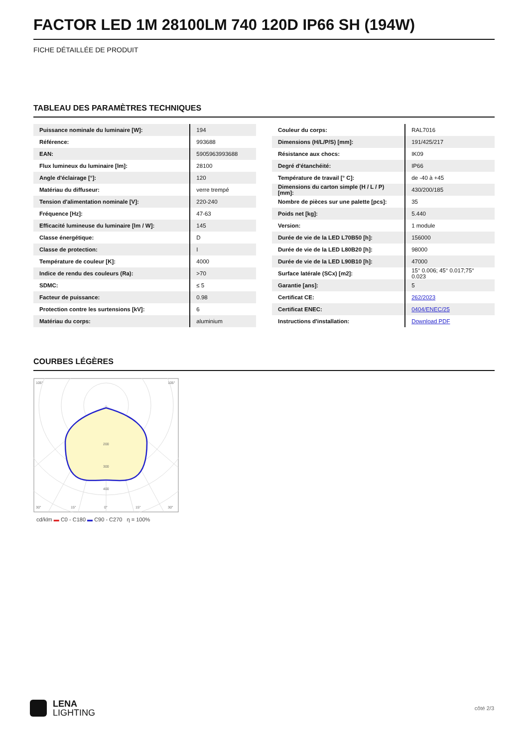FACTOR LED 1M 28100LM 740 120D IP66 SH (194W)
FICHE DÉTAILLÉE DE PRODUIT
TABLEAU DES PARAMÈTRES TECHNIQUES
| Puissance nominale du luminaire [W]: | 194 |
| Référence: | 993688 |
| EAN: | 5905963993688 |
| Flux lumineux du luminaire [lm]: | 28100 |
| Angle d'éclairage [°]: | 120 |
| Matériau du diffuseur: | verre trempé |
| Tension d'alimentation nominale [V]: | 220-240 |
| Fréquence [Hz]: | 47-63 |
| Efficacité lumineuse du luminaire [lm / W]: | 145 |
| Classe énergétique: | D |
| Classe de protection: | I |
| Température de couleur [K]: | 4000 |
| Indice de rendu des couleurs (Ra): | >70 |
| SDMC: | ≤ 5 |
| Facteur de puissance: | 0.98 |
| Protection contre les surtensions [kV]: | 6 |
| Matériau du corps: | aluminium |
| Couleur du corps: | RAL7016 |
| Dimensions (H/L/P/S) [mm]: | 191/425/217 |
| Résistance aux chocs: | IK09 |
| Degré d'étanchéité: | IP66 |
| Température de travail [° C]: | de -40 à +45 |
| Dimensions du carton simple (H / L / P) [mm]: | 430/200/185 |
| Nombre de pièces sur une palette [pcs]: | 35 |
| Poids net [kg]: | 5.440 |
| Version: | 1 module |
| Durée de vie de la LED L70B50 [h]: | 156000 |
| Durée de vie de la LED L80B20 [h]: | 98000 |
| Durée de vie de la LED L90B10 [h]: | 47000 |
| Surface latérale (SCx) [m2]: | 15° 0.006; 45° 0.017;75° 0.023 |
| Garantie [ans]: | 5 |
| Certificat CE: | 262/2023 |
| Certificat ENEC: | 0404/ENEC/25 |
| Instructions d'installation: | Download PDF |
COURBES LÉGÈRES
105°
105°
200
300
400
30°
15°
0°
15°
30°
cd/klm ▬ C0 - C180 ▬ C90 - C270 η = 100%
LENA
LIGHTING
côté 2/3